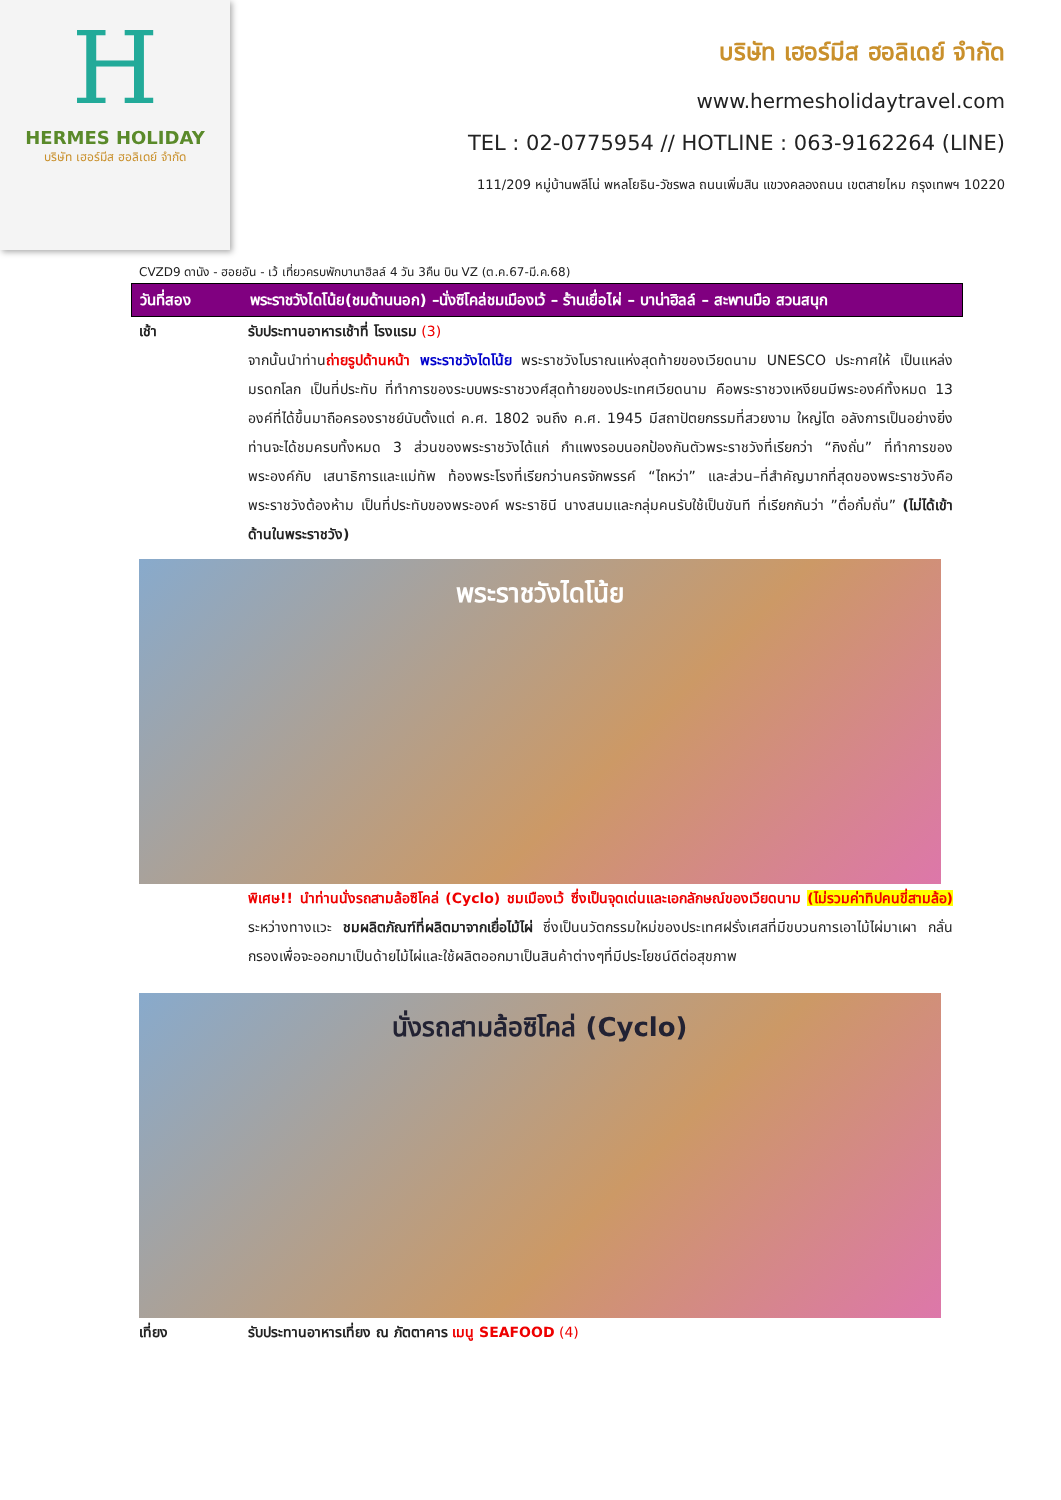H
HERMES HOLIDAY
บริษัท เฮอร์มีส ฮอลิเดย์ จำกัด
บริษัท เฮอร์มีส ฮอลิเดย์ จำกัด
www.hermesholidaytravel.com
TEL : 02-0775954 // HOTLINE : 063-9162264 (LINE)
111/209 หมู่บ้านพลีโน่ พหลโยธิน-วัชรพล ถนนเพิ่มสิน แขวงคลองถนน เขตสายไหม กรุงเทพฯ 10220
CVZD9 ดานัง - ฮอยอัน - เว้ เที่ยวครบพักบานาฮิลล์ 4 วัน 3คืน บิน VZ (ต.ค.67-มี.ค.68)
วันที่สอง พระราชวังไดโน้ย(ชมด้านนอก) –นั่งซิโคล่ชมเมืองเว้ – ร้านเยื่อไผ่ – บาน่าฮิลล์ – สะพานมือ สวนสนุก
เช้า รับประทานอาหารเช้าที่ โรงแรม (3)
จากนั้นนำท่านถ่ายรูปด้านหน้า พระราชวังไดโน้ย พระราชวังโบราณแห่งสุดท้ายของเวียดนาม UNESCO ประกาศให้ เป็นแหล่งมรดกโลก เป็นที่ประทับ ที่ทำการของระบบพระราชวงศ์สุดท้ายของประเทศเวียดนาม คือพระราชวงเหงียนมีพระองค์ทั้งหมด 13 องค์ที่ได้ขึ้นมาถือครองราชย์นับตั้งแต่ ค.ศ. 1802 จนถึง ค.ศ. 1945 มีสถาปัตยกรรมที่สวยงาม ใหญ่โต อลังการเป็นอย่างยิ่ง ท่านจะได้ชมครบทั้งหมด 3 ส่วนของพระราชวังได้แก่ กำแพงรอบนอกป้องกันตัวพระราชวังที่เรียกว่า “กิงถั่น” ที่ทำการของพระองค์กับ เสนาธิการและแม่ทัพ ท้องพระโรงที่เรียกว่านครจักพรรค์ “ไถหว่า” และส่วน–ที่สำคัญมากที่สุดของพระราชวังคือพระราชวังต้องห้าม เป็นที่ประทับของพระองค์ พระราชินี นางสนมและกลุ่มคนรับใช้เป็นขันที ที่เรียกกันว่า ”ตื่อกั๋มถั่น” (ไม่ได้เข้าด้านในพระราชวัง)
พระราชวังไดโน้ย
พิเศษ!! นำท่านนั่งรถสามล้อซิโคล่ (Cyclo) ชมเมืองเว้ ซึ่งเป็นจุดเด่นและเอกลักษณ์ของเวียดนาม (ไม่รวมค่าทิปคนขี่สามล้อ) ระหว่างทางแวะ ชมผลิตภัณฑ์ที่ผลิตมาจากเยื่อไม้ไผ่ ซึ่งเป็นนวัตกรรมใหม่ของประเทศฝรั่งเศสที่มีขบวนการเอาไม้ไผ่มาเผา กลั่นกรองเพื่อจะออกมาเป็นด้ายไม้ไผ่และใช้ผลิตออกมาเป็นสินค้าต่างๆที่มีประโยชน์ดีต่อสุขภาพ
นั่งรถสามล้อซิโคล่ (Cyclo)
เที่ยง รับประทานอาหารเที่ยง ณ ภัตตาคาร เมนู SEAFOOD (4)